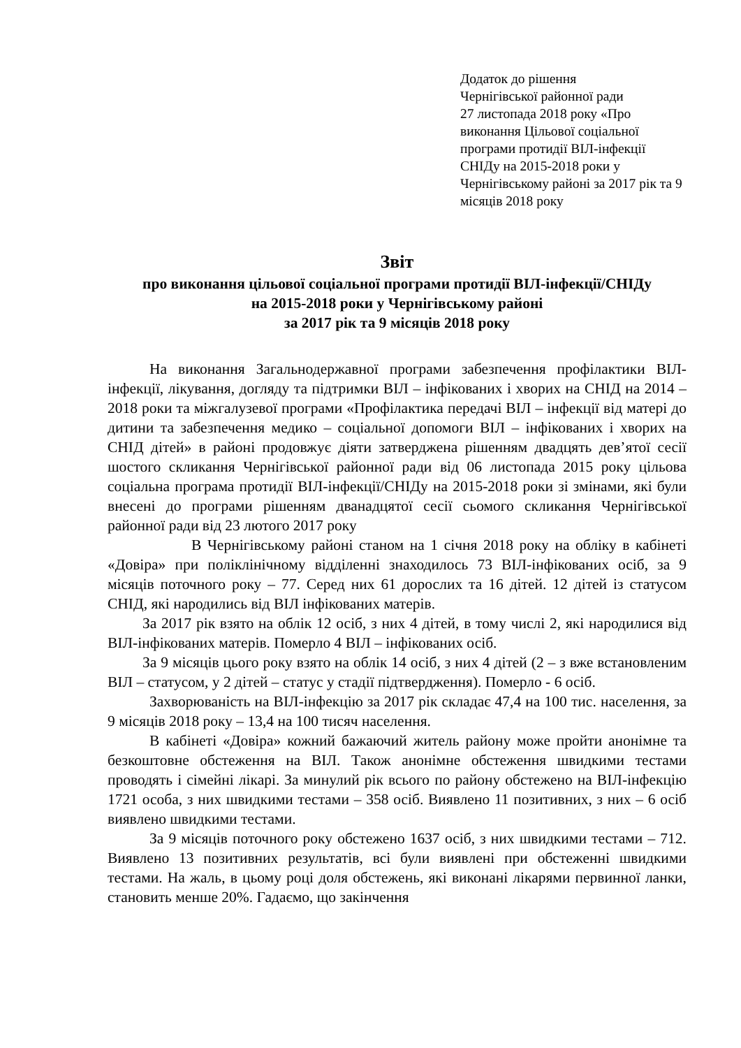Додаток до рішення
Чернігівської районної ради
27 листопада 2018 року «Про виконання Цільової соціальної програми протидії ВІЛ-інфекції СНІДу на 2015-2018 роки у Чернігівському районі за 2017 рік та 9 місяців 2018 року
Звіт
про виконання цільової соціальної програми протидії ВІЛ-інфекції/СНІДу
на 2015-2018 роки у Чернігівському районі
за 2017 рік та 9 місяців 2018 року
На виконання Загальнодержавної програми забезпечення профілактики ВІЛ-інфекції, лікування, догляду та підтримки ВІЛ – інфікованих і хворих на СНІД на 2014 – 2018 роки та міжгалузевої програми «Профілактика передачі ВІЛ – інфекції від матері до дитини та забезпечення медико – соціальної допомоги ВІЛ – інфікованих і хворих на СНІД дітей» в районі продовжує діяти затверджена рішенням двадцять дев’ятої сесії шостого скликання Чернігівської районної ради від 06 листопада 2015 року цільова соціальна програма протидії ВІЛ-інфекції/СНІДу на 2015-2018 роки зі змінами, які були внесені до програми рішенням дванадцятої сесії сьомого скликання Чернігівської районної ради від 23 лютого 2017 року
В Чернігівському районі станом на 1 січня 2018 року на обліку в кабінеті «Довіра» при поліклінічному відділенні знаходилось 73 ВІЛ-інфікованих осіб, за 9 місяців поточного року – 77. Серед них 61 дорослих та 16 дітей. 12 дітей із статусом СНІД, які народились від ВІЛ інфікованих матерів.
За 2017 рік взято на облік 12 осіб, з них 4 дітей, в тому числі 2, які народилися від ВІЛ-інфікованих матерів. Померло 4 ВІЛ – інфікованих осіб.
За 9 місяців цього року взято на облік 14 осіб, з них 4 дітей (2 – з вже встановленим ВІЛ – статусом, у 2 дітей – статус у стадії підтвердження). Померло - 6 осіб.
Захворюваність на ВІЛ-інфекцію за 2017 рік складає 47,4 на 100 тис. населення, за 9 місяців 2018 року – 13,4 на 100 тисяч населення.
В кабінеті «Довіра» кожний бажаючий житель району може пройти анонімне та безкоштовне обстеження на ВІЛ. Також анонімне обстеження швидкими тестами проводять і сімейні лікарі. За минулий рік всього по району обстежено на ВІЛ-інфекцію 1721 особа, з них швидкими тестами – 358 осіб. Виявлено 11 позитивних, з них – 6 осіб виявлено швидкими тестами.
За 9 місяців поточного року обстежено 1637 осіб, з них швидкими тестами – 712. Виявлено 13 позитивних результатів, всі були виявлені при обстеженні швидкими тестами. На жаль, в цьому році доля обстежень, які виконані лікарями первинної ланки, становить менше 20%. Гадаємо, що закінчення